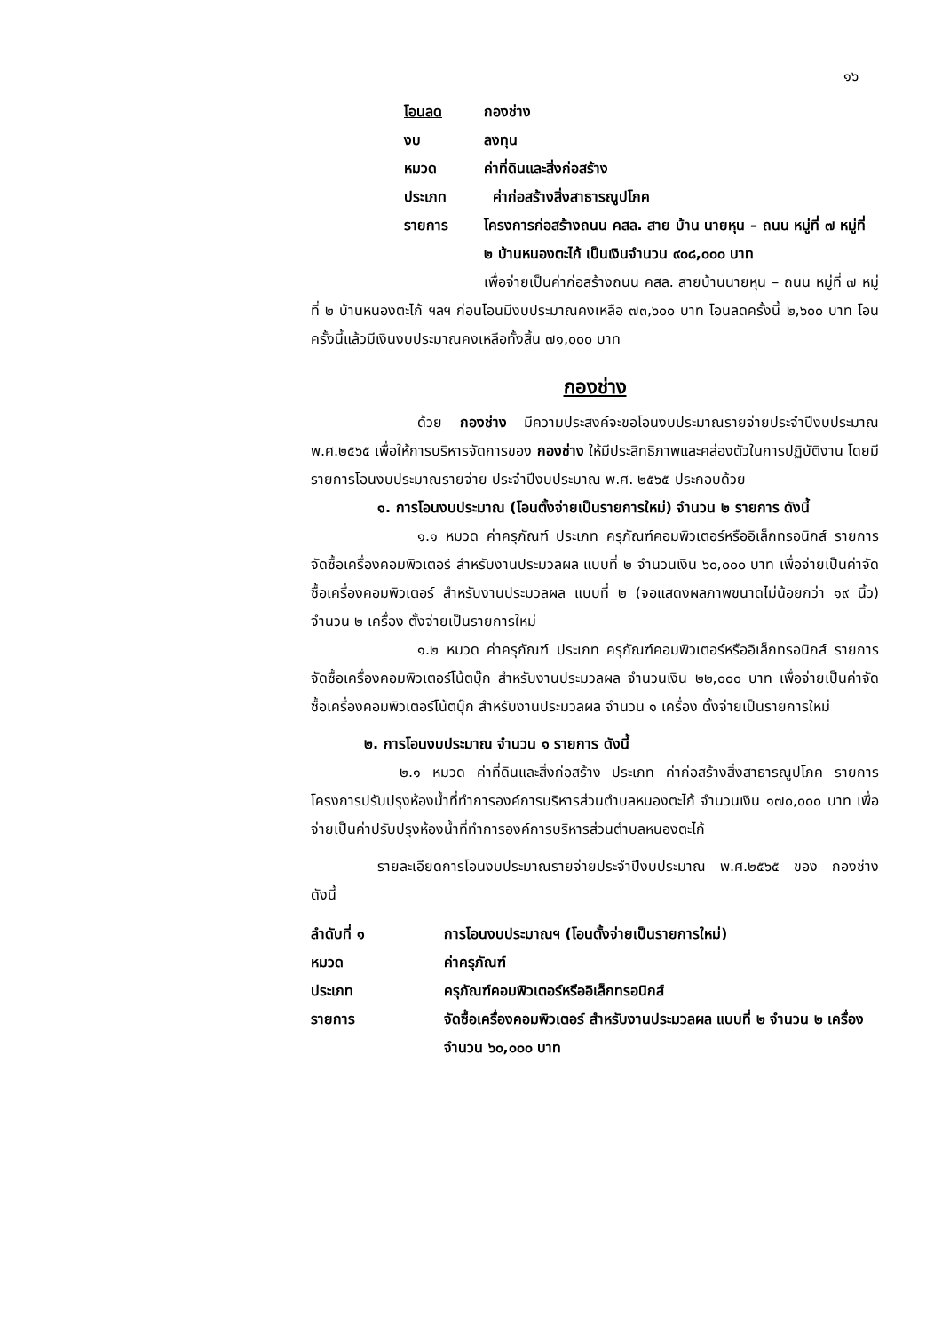๑๖
โอนลด กองช่าง
งบ ลงทุน
หมวด ค่าที่ดินและสิ่งก่อสร้าง
ประเภท ค่าก่อสร้างสิ่งสาธารณูปโภค
รายการ โครงการก่อสร้างถนน คสล. สาย บ้าน นายหุน – ถนน หมู่ที่ ๗ หมู่ที่ ๒ บ้านหนองตะไก้ เป็นเงินจำนวน ๙๐๘,๐๐๐ บาท
เพื่อจ่ายเป็นค่าก่อสร้างถนน คสล. สายบ้านนายหุน – ถนน หมู่ที่ ๗ หมู่ที่ ๒ บ้านหนองตะไก้ ฯลฯ ก่อนโอนมีงบประมาณคงเหลือ ๗๓,๖๐๐ บาท โอนลดครั้งนี้ ๒,๖๐๐ บาท โอนครั้งนี้แล้วมีเงินงบประมาณคงเหลือทั้งสิ้น ๗๑,๐๐๐ บาท
กองช่าง
ด้วย กองช่าง มีความประสงค์จะขอโอนงบประมาณรายจ่ายประจำปีงบประมาณ พ.ศ.๒๕๖๕ เพื่อให้การบริหารจัดการของ กองช่าง ให้มีประสิทธิภาพและคล่องตัวในการปฏิบัติงาน โดยมีรายการโอนงบประมาณรายจ่าย ประจำปีงบประมาณ พ.ศ. ๒๕๖๕ ประกอบด้วย
๑. การโอนงบประมาณ (โอนตั้งจ่ายเป็นรายการใหม่) จำนวน ๒ รายการ ดังนี้
๑.๑ หมวด ค่าครุภัณฑ์ ประเภท ครุภัณฑ์คอมพิวเตอร์หรืออิเล็กทรอนิกส์ รายการ จัดซื้อเครื่องคอมพิวเตอร์ สำหรับงานประมวลผล แบบที่ ๒ จำนวนเงิน ๖๐,๐๐๐ บาท เพื่อจ่ายเป็นค่าจัดซื้อเครื่องคอมพิวเตอร์ สำหรับงานประมวลผล แบบที่ ๒ (จอแสดงผลภาพขนาดไม่น้อยกว่า ๑๙ นิ้ว) จำนวน ๒ เครื่อง ตั้งจ่ายเป็นรายการใหม่
๑.๒ หมวด ค่าครุภัณฑ์ ประเภท ครุภัณฑ์คอมพิวเตอร์หรืออิเล็กทรอนิกส์ รายการ จัดซื้อเครื่องคอมพิวเตอร์โน้ตบุ๊ก สำหรับงานประมวลผล จำนวนเงิน ๒๒,๐๐๐ บาท เพื่อจ่ายเป็นค่าจัดซื้อเครื่องคอมพิวเตอร์โน้ตบุ๊ก สำหรับงานประมวลผล จำนวน ๑ เครื่อง ตั้งจ่ายเป็นรายการใหม่
๒. การโอนงบประมาณ จำนวน ๑ รายการ ดังนี้
๒.๑ หมวด ค่าที่ดินและสิ่งก่อสร้าง ประเภท ค่าก่อสร้างสิ่งสาธารณูปโภค รายการ โครงการปรับปรุงห้องน้ำที่ทำการองค์การบริหารส่วนตำบลหนองตะไก้ จำนวนเงิน ๑๗๐,๐๐๐ บาท เพื่อจ่ายเป็นค่าปรับปรุงห้องน้ำที่ทำการองค์การบริหารส่วนตำบลหนองตะไก้
รายละเอียดการโอนงบประมาณรายจ่ายประจำปีงบประมาณ พ.ศ.๒๕๖๕ ของ กองช่าง ดังนี้
ลำดับที่ ๑ การโอนงบประมาณฯ (โอนตั้งจ่ายเป็นรายการใหม่)
หมวด ค่าครุภัณฑ์
ประเภท ครุภัณฑ์คอมพิวเตอร์หรืออิเล็กทรอนิกส์
รายการ จัดซื้อเครื่องคอมพิวเตอร์ สำหรับงานประมวลผล แบบที่ ๒ จำนวน ๒ เครื่อง จำนวน ๖๐,๐๐๐ บาท